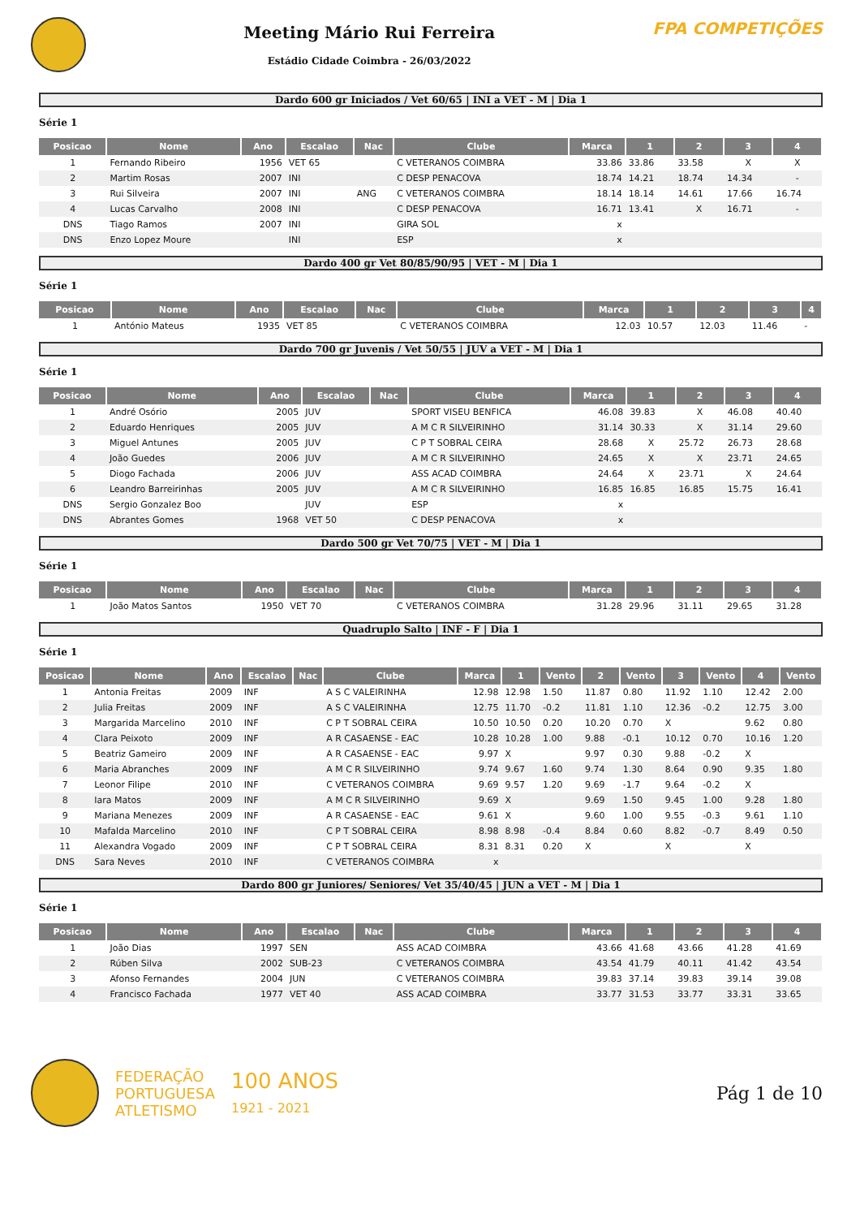Meeting Mário Rui Ferreira
Estádio Cidade Coimbra - 26/03/2022
FPA COMPETIÇÕES
Dardo 600 gr Iniciados / Vet 60/65 | INI a VET - M | Dia 1
Série 1
| Posicao | Nome | Ano | Escalao | Nac | Clube | Marca | 1 | 2 | 3 | 4 |
| --- | --- | --- | --- | --- | --- | --- | --- | --- | --- | --- |
| 1 | Fernando Ribeiro | 1956 | VET 65 | | C VETERANOS COIMBRA | 33.86 | 33.86 | 33.58 | X | X |
| 2 | Martim Rosas | 2007 | INI | | C DESP PENACOVA | 18.74 | 14.21 | 18.74 | 14.34 | - |
| 3 | Rui Silveira | 2007 | INI | ANG | C VETERANOS COIMBRA | 18.14 | 18.14 | 14.61 | 17.66 | 16.74 |
| 4 | Lucas Carvalho | 2008 | INI | | C DESP PENACOVA | 16.71 | 13.41 | X | 16.71 | - |
| DNS | Tiago Ramos | 2007 | INI | | GIRA SOL | x | | | | |
| DNS | Enzo Lopez Moure | | INI | | ESP | x | | | | |
Dardo 400 gr Vet 80/85/90/95 | VET - M | Dia 1
Série 1
| Posicao | Nome | Ano | Escalao | Nac | Clube | Marca | 1 | 2 | 3 | 4 |
| --- | --- | --- | --- | --- | --- | --- | --- | --- | --- | --- |
| 1 | António Mateus | 1935 | VET 85 | | C VETERANOS COIMBRA | 12.03 | 10.57 | 12.03 | 11.46 | - |
Dardo 700 gr Juvenis / Vet 50/55 | JUV a VET - M | Dia 1
Série 1
| Posicao | Nome | Ano | Escalao | Nac | Clube | Marca | 1 | 2 | 3 | 4 |
| --- | --- | --- | --- | --- | --- | --- | --- | --- | --- | --- |
| 1 | André Osório | 2005 | JUV | | SPORT VISEU BENFICA | 46.08 | 39.83 | X | 46.08 | 40.40 |
| 2 | Eduardo Henriques | 2005 | JUV | | A M C R SILVEIRINHO | 31.14 | 30.33 | X | 31.14 | 29.60 |
| 3 | Miguel Antunes | 2005 | JUV | | C P T SOBRAL CEIRA | 28.68 | X | 25.72 | 26.73 | 28.68 |
| 4 | João Guedes | 2006 | JUV | | A M C R SILVEIRINHO | 24.65 | X | X | 23.71 | 24.65 |
| 5 | Diogo Fachada | 2006 | JUV | | ASS ACAD COIMBRA | 24.64 | X | 23.71 | X | 24.64 |
| 6 | Leandro Barreirinhas | 2005 | JUV | | A M C R SILVEIRINHO | 16.85 | 16.85 | 16.85 | 15.75 | 16.41 |
| DNS | Sergio Gonzalez Boo | | JUV | | ESP | x | | | | |
| DNS | Abrantes Gomes | 1968 | VET 50 | | C DESP PENACOVA | x | | | | |
Dardo 500 gr Vet 70/75 | VET - M | Dia 1
Série 1
| Posicao | Nome | Ano | Escalao | Nac | Clube | Marca | 1 | 2 | 3 | 4 |
| --- | --- | --- | --- | --- | --- | --- | --- | --- | --- | --- |
| 1 | João Matos Santos | 1950 | VET 70 | | C VETERANOS COIMBRA | 31.28 | 29.96 | 31.11 | 29.65 | 31.28 |
Quadruplo Salto | INF - F | Dia 1
Série 1
| Posicao | Nome | Ano | Escalao | Nac | Clube | Marca | 1 | Vento | 2 | Vento | 3 | Vento | 4 | Vento |
| --- | --- | --- | --- | --- | --- | --- | --- | --- | --- | --- | --- | --- | --- | --- |
| 1 | Antonia Freitas | 2009 | INF | | A S C VALEIRINHA | 12.98 | 12.98 | 1.50 | 11.87 | 0.80 | 11.92 | 1.10 | 12.42 | 2.00 |
| 2 | Julia Freitas | 2009 | INF | | A S C VALEIRINHA | 12.75 | 11.70 | -0.2 | 11.81 | 1.10 | 12.36 | -0.2 | 12.75 | 3.00 |
| 3 | Margarida Marcelino | 2010 | INF | | C P T SOBRAL CEIRA | 10.50 | 10.50 | 0.20 | 10.20 | 0.70 | X | | 9.62 | 0.80 |
| 4 | Clara Peixoto | 2009 | INF | | A R CASAENSE - EAC | 10.28 | 10.28 | 1.00 | 9.88 | -0.1 | 10.12 | 0.70 | 10.16 | 1.20 |
| 5 | Beatriz Gameiro | 2009 | INF | | A R CASAENSE - EAC | 9.97 | X | | 9.97 | 0.30 | 9.88 | -0.2 | X | |
| 6 | Maria Abranches | 2009 | INF | | A M C R SILVEIRINHO | 9.74 | 9.67 | 1.60 | 9.74 | 1.30 | 8.64 | 0.90 | 9.35 | 1.80 |
| 7 | Leonor Filipe | 2010 | INF | | C VETERANOS COIMBRA | 9.69 | 9.57 | 1.20 | 9.69 | -1.7 | 9.64 | -0.2 | X | |
| 8 | Iara Matos | 2009 | INF | | A M C R SILVEIRINHO | 9.69 | X | | 9.69 | 1.50 | 9.45 | 1.00 | 9.28 | 1.80 |
| 9 | Mariana Menezes | 2009 | INF | | A R CASAENSE - EAC | 9.61 | X | | 9.60 | 1.00 | 9.55 | -0.3 | 9.61 | 1.10 |
| 10 | Mafalda Marcelino | 2010 | INF | | C P T SOBRAL CEIRA | 8.98 | 8.98 | -0.4 | 8.84 | 0.60 | 8.82 | -0.7 | 8.49 | 0.50 |
| 11 | Alexandra Vogado | 2009 | INF | | C P T SOBRAL CEIRA | 8.31 | 8.31 | 0.20 | X | | X | | X | |
| DNS | Sara Neves | 2010 | INF | | C VETERANOS COIMBRA | x | | | | | | | | |
Dardo 800 gr Juniores/ Seniores/ Vet 35/40/45 | JUN a VET - M | Dia 1
Série 1
| Posicao | Nome | Ano | Escalao | Nac | Clube | Marca | 1 | 2 | 3 | 4 |
| --- | --- | --- | --- | --- | --- | --- | --- | --- | --- | --- |
| 1 | João Dias | 1997 | SEN | | ASS ACAD COIMBRA | 43.66 | 41.68 | 43.66 | 41.28 | 41.69 |
| 2 | Rúben Silva | 2002 | SUB-23 | | C VETERANOS COIMBRA | 43.54 | 41.79 | 40.11 | 41.42 | 43.54 |
| 3 | Afonso Fernandes | 2004 | JUN | | C VETERANOS COIMBRA | 39.83 | 37.14 | 39.83 | 39.14 | 39.08 |
| 4 | Francisco Fachada | 1977 | VET 40 | | ASS ACAD COIMBRA | 33.77 | 31.53 | 33.77 | 33.31 | 33.65 |
FEDERAÇÃO
PORTUGUESA
ATLETISMO
100 ANOS
1921 - 2021
Pág 1 de 10